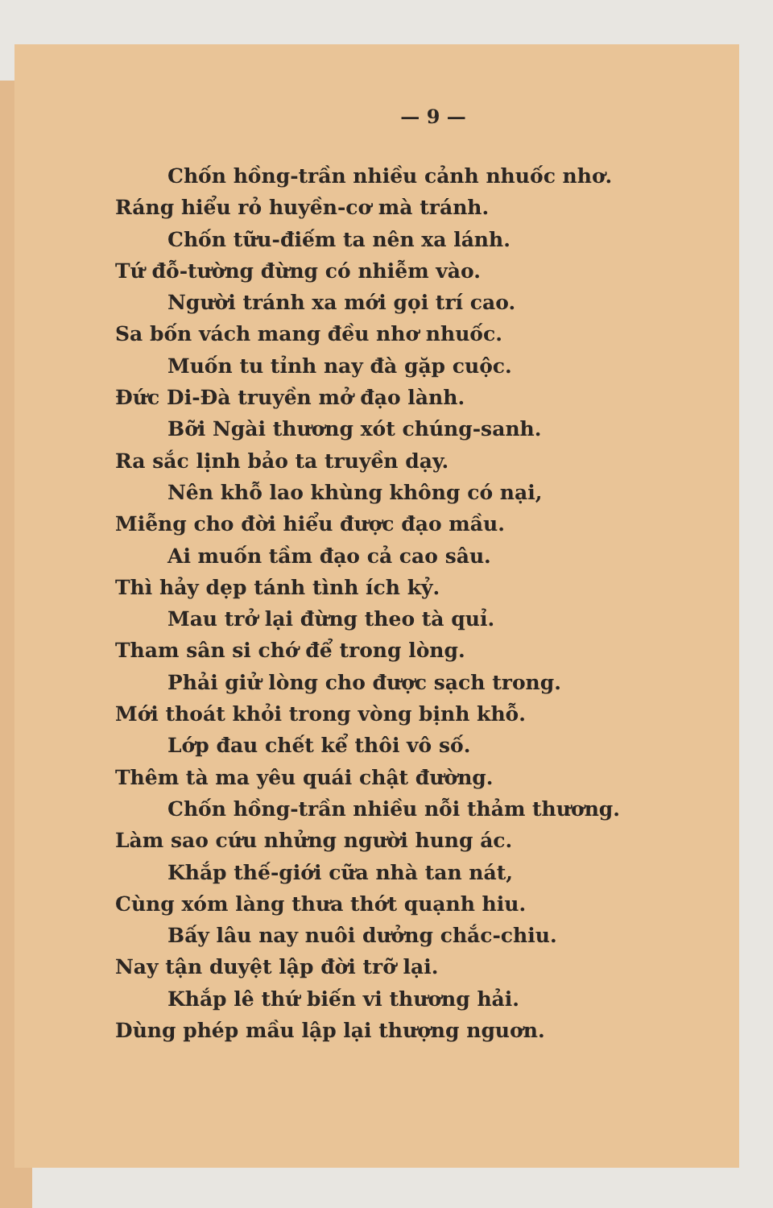— 9 —
Chốn hồng-trần nhiều cảnh nhuốc nhơ.
Ráng hiểu rỏ huyền-cơ mà tránh.
Chốn tữu-điếm ta nên xa lánh.
Tứ đỗ-tường đừng có nhiễm vào.
Người tránh xa mới gọi trí cao.
Sa bốn vách mang đều nhơ nhuốc.
Muốn tu tỉnh nay đà gặp cuộc.
Đức Di-Đà truyền mở đạo lành.
Bỡi Ngài thương xót chúng-sanh.
Ra sắc lịnh bảo ta truyền dạy.
Nên khỗ lao khùng không có nại,
Miễng cho đời hiểu được đạo mầu.
Ai muốn tầm đạo cả cao sâu.
Thì hảy dẹp tánh tình ích kỷ.
Mau trở lại đừng theo tà quỉ.
Tham sân si chớ để trong lòng.
Phải giử lòng cho được sạch trong.
Mới thoát khỏi trong vòng bịnh khỗ.
Lớp đau chết kể thôi vô số.
Thêm tà ma yêu quái chật đường.
Chốn hồng-trần nhiều nỗi thảm thương.
Làm sao cứu nhửng người hung ác.
Khắp thế-giới cữa nhà tan nát,
Cùng xóm làng thưa thớt quạnh hiu.
Bấy lâu nay nuôi dưởng chắc-chiu.
Nay tận duyệt lập đời trỡ lại.
Khắp lê thứ biến vi thương hải.
Dùng phép mầu lập lại thượng nguơn.